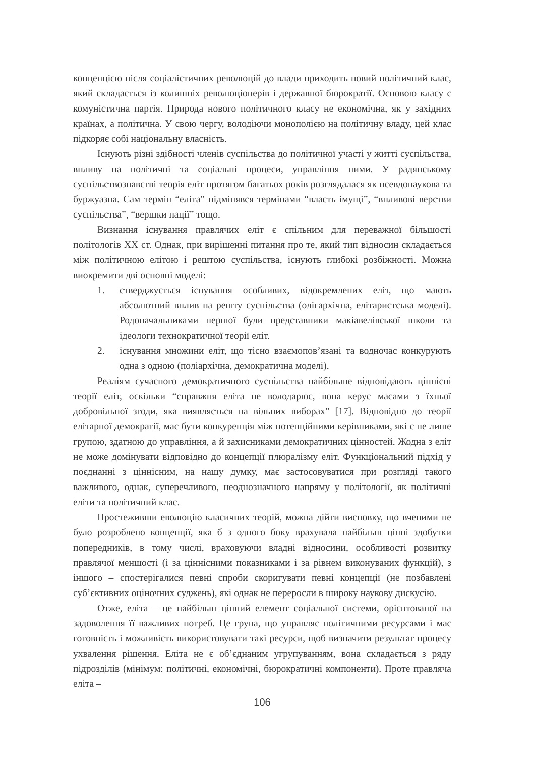концепцією після соціалістичних революцій до влади приходить новий політичний клас, який складається із колишніх революціонерів і державної бюрократії. Основою класу є комуністична партія. Природа нового політичного класу не економічна, як у західних країнах, а політична. У свою чергу, володіючи монополією на політичну владу, цей клас підкоряє собі національну власність.
Існують різні здібності членів суспільства до політичної участі у житті суспільства, впливу на політичні та соціальні процеси, управління ними. У радянському суспільствознавстві теорія еліт протягом багатьох років розглядалася як псевдонаукова та буржуазна. Сам термін “еліта” підмінявся термінами “власть імущі”, “впливові верстви суспільства”, “вершки нації” тощо.
Визнання існування правлячих еліт є спільним для переважної більшості політологів XX ст. Однак, при вирішенні питання про те, який тип відносин складається між політичною елітою і рештою суспільства, існують глибокі розбіжності. Можна виокремити дві основні моделі:
1. стверджується існування особливих, відокремлених еліт, що мають абсолютний вплив на решту суспільства (олігархічна, елітаристська моделі). Родоначальниками першої були представники макіавелівської школи та ідеологи технократичної теорії еліт.
2. існування множини еліт, що тісно взаємопов’язані та водночас конкурують одна з одною (поліархічна, демократична моделі).
Реаліям сучасного демократичного суспільства найбільше відповідають ціннісні теорії еліт, оскільки “справжня еліта не володарює, вона керує масами з їхньої добровільної згоди, яка виявляється на вільних виборах” [17]. Відповідно до теорії елітарної демократії, має бути конкуренція між потенційними керівниками, які є не лише групою, здатною до управління, а й захисниками демократичних цінностей. Жодна з еліт не може домінувати відповідно до концепції плюралізму еліт. Функціональний підхід у поєднанні з ціннісним, на нашу думку, має застосовуватися при розгляді такого важливого, однак, суперечливого, неоднозначного напряму у політології, як політичні еліти та політичний клас.
Простеживши еволюцію класичних теорій, можна дійти висновку, що вченими не було розроблено концепції, яка б з одного боку врахувала найбільш цінні здобутки попередників, в тому числі, враховуючи владні відносини, особливості розвитку правлячої меншості (і за ціннісними показниками і за рівнем виконуваних функцій), з іншого – спостерігалися певні спроби скоригувати певні концепції (не позбавлені суб’єктивних оціночних суджень), які однак не переросли в широку наукову дискусію.
Отже, еліта – це найбільш цінний елемент соціальної системи, орієнтованої на задоволення її важливих потреб. Це група, що управляє політичними ресурсами і має готовність і можливість використовувати такі ресурси, щоб визначити результат процесу ухвалення рішення. Еліта не є об’єднаним угрупуванням, вона складається з ряду підрозділів (мінімум: політичні, економічні, бюрократичні компоненти). Проте правляча еліта –
106